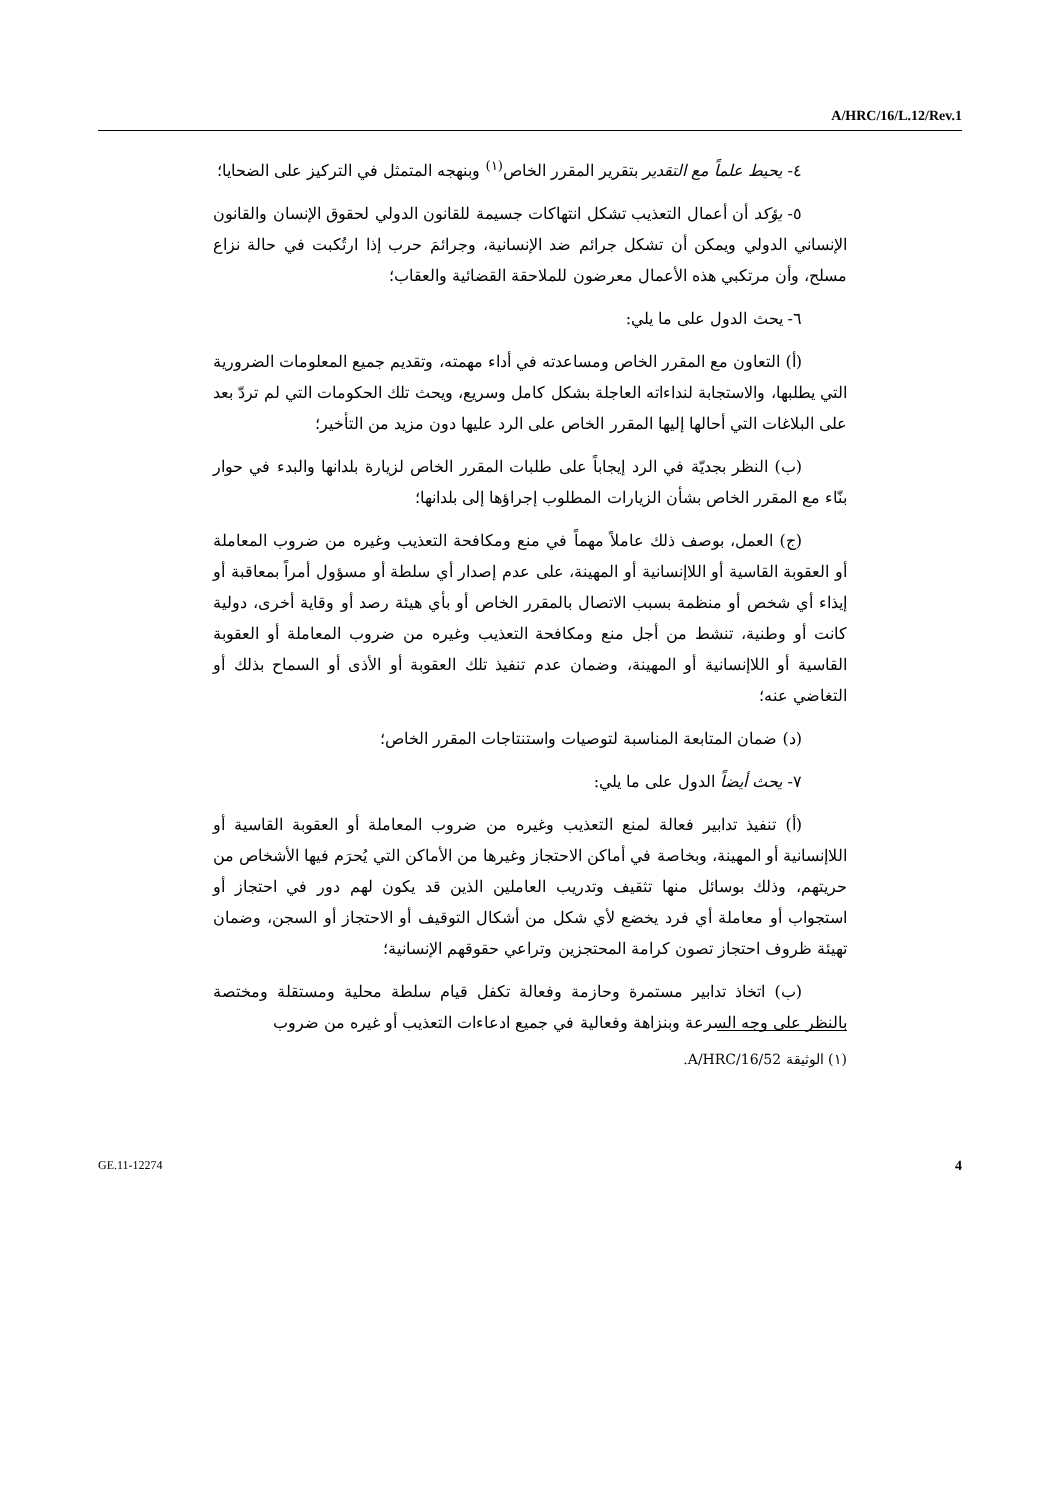A/HRC/16/L.12/Rev.1
٤- يحيط علماً مع التقدير بتقرير المقرر الخاص<sup>(١)</sup> وبنهجه المتمثل في التركيز على الضحايا؛
٥- يؤكد أن أعمال التعذيب تشكل انتهاكات جسيمة للقانون الدولي لحقوق الإنسان والقانون الإنساني الدولي ويمكن أن تشكل جرائم ضد الإنسانية، وجرائمَ حرب إذا ارتُكبت في حالة نزاع مسلح، وأن مرتكبي هذه الأعمال معرضون للملاحقة القضائية والعقاب؛
٦- يحث الدول على ما يلي:
(أ) التعاون مع المقرر الخاص ومساعدته في أداء مهمته، وتقديم جميع المعلومات الضرورية التي يطلبها، والاستجابة لنداءاته العاجلة بشكل كامل وسريع، ويحث تلك الحكومات التي لم تردّ بعد على البلاغات التي أحالها إليها المقرر الخاص على الرد عليها دون مزيد من التأخير؛
(ب) النظر بجديّة في الرد إيجاباً على طلبات المقرر الخاص لزيارة بلدانها والبدء في حوار بنّاء مع المقرر الخاص بشأن الزيارات المطلوب إجراؤها إلى بلدانها؛
(ج) العمل، بوصف ذلك عاملاً مهماً في منع ومكافحة التعذيب وغيره من ضروب المعاملة أو العقوبة القاسية أو اللاإنسانية أو المهينة، على عدم إصدار أي سلطة أو مسؤول أمراً بمعاقبة أو إيذاء أي شخص أو منظمة بسبب الاتصال بالمقرر الخاص أو بأي هيئة رصد أو وقاية أخرى، دولية كانت أو وطنية، تنشط من أجل منع ومكافحة التعذيب وغيره من ضروب المعاملة أو العقوبة القاسية أو اللاإنسانية أو المهينة، وضمان عدم تنفيذ تلك العقوبة أو الأذى أو السماح بذلك أو التغاضي عنه؛
(د) ضمان المتابعة المناسبة لتوصيات واستنتاجات المقرر الخاص؛
٧- يحث أيضاً الدول على ما يلي:
(أ) تنفيذ تدابير فعالة لمنع التعذيب وغيره من ضروب المعاملة أو العقوبة القاسية أو اللاإنسانية أو المهينة، وبخاصة في أماكن الاحتجاز وغيرها من الأماكن التي يُحرَم فيها الأشخاص من حريتهم، وذلك بوسائل منها تثقيف وتدريب العاملين الذين قد يكون لهم دور في احتجاز أو استجواب أو معاملة أي فرد يخضع لأي شكل من أشكال التوقيف أو الاحتجاز أو السجن، وضمان تهيئة ظروف احتجاز تصون كرامة المحتجزين وتراعي حقوقهم الإنسانية؛
(ب) اتخاذ تدابير مستمرة وحازمة وفعالة تكفل قيام سلطة محلية ومستقلة ومختصة بالنظر على وجه السرعة وبنزاهة وفعالية في جميع ادعاءات التعذيب أو غيره من ضروب
(١) الوثيقة A/HRC/16/52.
GE.11-12274 4